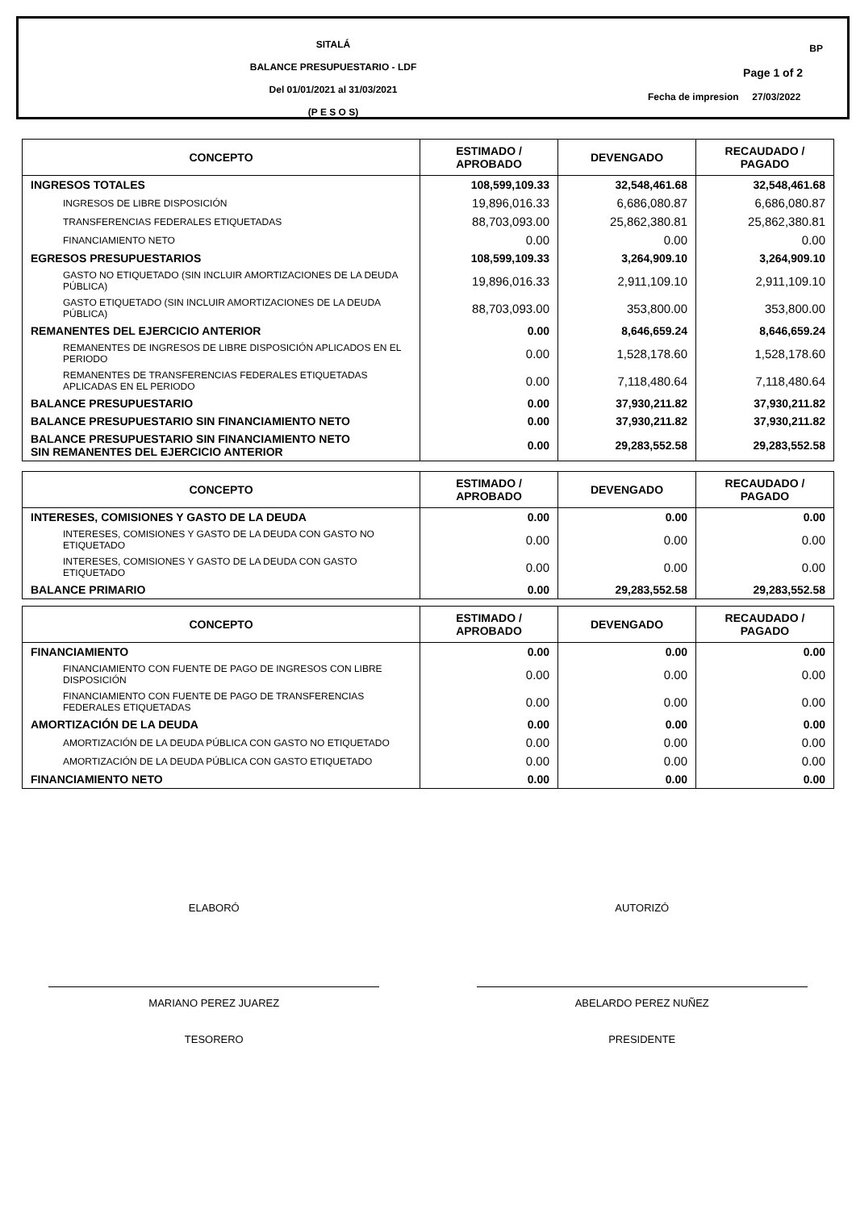SITALÁ
BALANCE PRESUPUESTARIO - LDF
Del 01/01/2021 al 31/03/2021
(P E S O S)
BP
Page 1 of 2
Fecha de impresion 27/03/2022
| CONCEPTO | ESTIMADO / APROBADO | DEVENGADO | RECAUDADO / PAGADO |
| --- | --- | --- | --- |
| INGRESOS TOTALES | 108,599,109.33 | 32,548,461.68 | 32,548,461.68 |
| INGRESOS DE LIBRE DISPOSICIÓN | 19,896,016.33 | 6,686,080.87 | 6,686,080.87 |
| TRANSFERENCIAS FEDERALES ETIQUETADAS | 88,703,093.00 | 25,862,380.81 | 25,862,380.81 |
| FINANCIAMIENTO NETO | 0.00 | 0.00 | 0.00 |
| EGRESOS PRESUPUESTARIOS | 108,599,109.33 | 3,264,909.10 | 3,264,909.10 |
| GASTO NO ETIQUETADO (SIN INCLUIR AMORTIZACIONES DE LA DEUDA PÚBLICA) | 19,896,016.33 | 2,911,109.10 | 2,911,109.10 |
| GASTO ETIQUETADO (SIN INCLUIR AMORTIZACIONES DE LA DEUDA PÚBLICA) | 88,703,093.00 | 353,800.00 | 353,800.00 |
| REMANENTES DEL EJERCICIO ANTERIOR | 0.00 | 8,646,659.24 | 8,646,659.24 |
| REMANENTES DE INGRESOS DE LIBRE DISPOSICIÓN APLICADOS EN EL PERIODO | 0.00 | 1,528,178.60 | 1,528,178.60 |
| REMANENTES DE TRANSFERENCIAS FEDERALES ETIQUETADAS APLICADAS EN EL PERIODO | 0.00 | 7,118,480.64 | 7,118,480.64 |
| BALANCE PRESUPUESTARIO | 0.00 | 37,930,211.82 | 37,930,211.82 |
| BALANCE PRESUPUESTARIO SIN FINANCIAMIENTO NETO | 0.00 | 37,930,211.82 | 37,930,211.82 |
| BALANCE PRESUPUESTARIO SIN FINANCIAMIENTO NETO SIN REMANENTES DEL EJERCICIO ANTERIOR | 0.00 | 29,283,552.58 | 29,283,552.58 |
| CONCEPTO | ESTIMADO / APROBADO | DEVENGADO | RECAUDADO / PAGADO |
| --- | --- | --- | --- |
| INTERESES, COMISIONES Y GASTO DE LA DEUDA | 0.00 | 0.00 | 0.00 |
| INTERESES, COMISIONES Y GASTO DE LA DEUDA CON GASTO NO ETIQUETADO | 0.00 | 0.00 | 0.00 |
| INTERESES, COMISIONES Y GASTO DE LA DEUDA CON GASTO ETIQUETADO | 0.00 | 0.00 | 0.00 |
| BALANCE PRIMARIO | 0.00 | 29,283,552.58 | 29,283,552.58 |
| CONCEPTO | ESTIMADO / APROBADO | DEVENGADO | RECAUDADO / PAGADO |
| --- | --- | --- | --- |
| FINANCIAMIENTO | 0.00 | 0.00 | 0.00 |
| FINANCIAMIENTO CON FUENTE DE PAGO DE INGRESOS CON LIBRE DISPOSICIÓN | 0.00 | 0.00 | 0.00 |
| FINANCIAMIENTO CON FUENTE DE PAGO DE TRANSFERENCIAS FEDERALES ETIQUETADAS | 0.00 | 0.00 | 0.00 |
| AMORTIZACIÓN DE LA DEUDA | 0.00 | 0.00 | 0.00 |
| AMORTIZACIÓN DE LA DEUDA PÚBLICA CON GASTO NO ETIQUETADO | 0.00 | 0.00 | 0.00 |
| AMORTIZACIÓN DE LA DEUDA PÚBLICA CON GASTO ETIQUETADO | 0.00 | 0.00 | 0.00 |
| FINANCIAMIENTO NETO | 0.00 | 0.00 | 0.00 |
ELABORÓ
MARIANO PEREZ JUAREZ
TESORERO
AUTORIZÓ
ABELARDO PEREZ NUÑEZ
PRESIDENTE